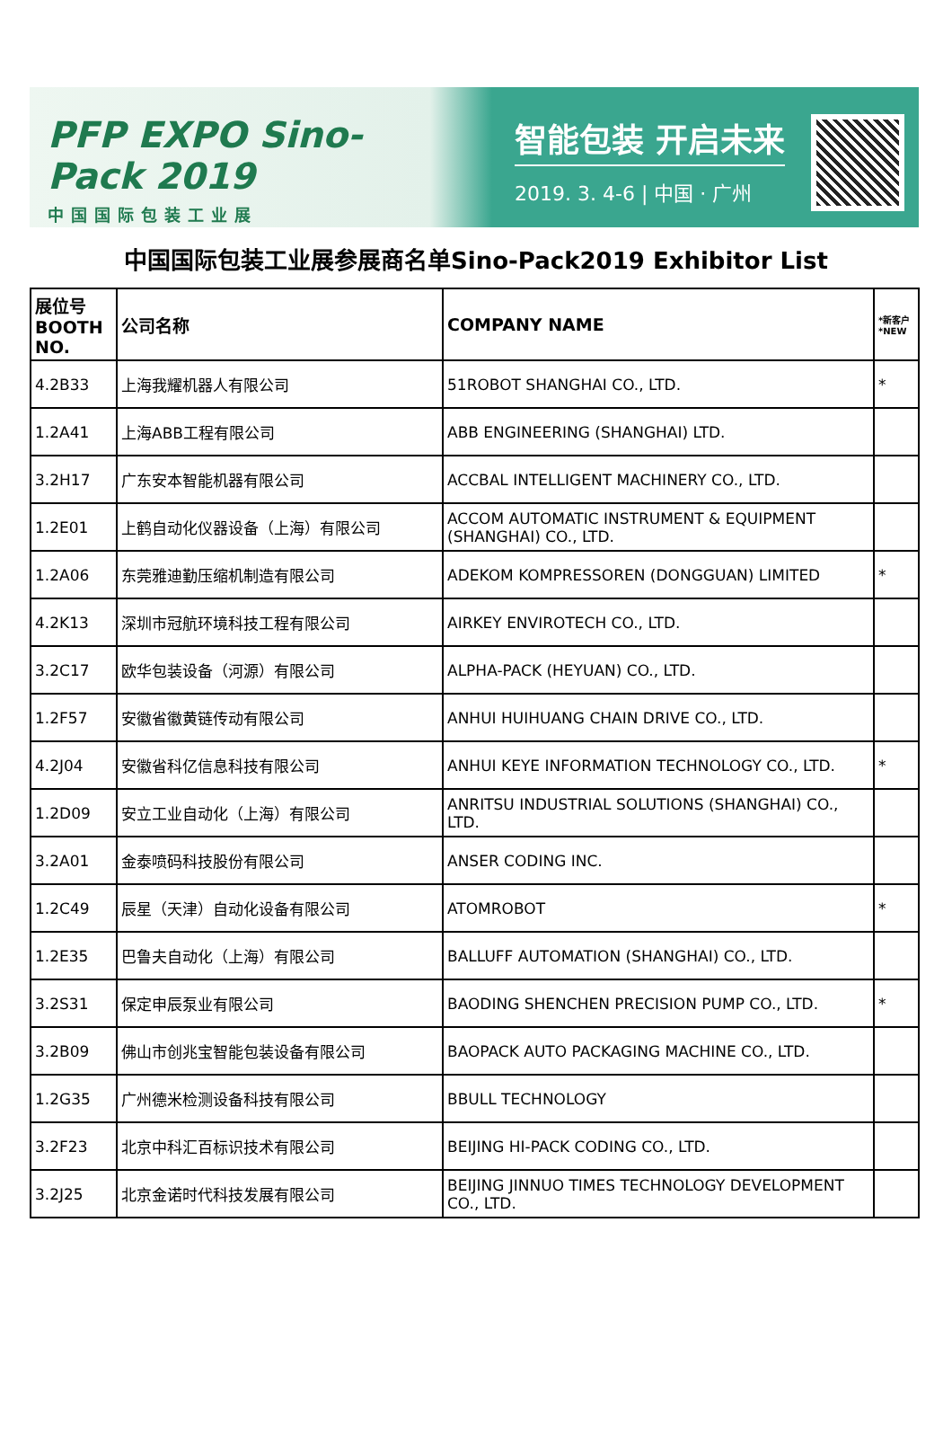PFP EXPO Sino-Pack 2019
中国国际包装工业展
智能包装 开启未来
2019. 3. 4-6 | 中国 · 广州
中国国际包装工业展参展商名单Sino-Pack2019 Exhibitor List
| 展位号 BOOTH NO. | 公司名称 | COMPANY NAME | *新客户 *NEW |
| --- | --- | --- | --- |
| 4.2B33 | 上海我耀机器人有限公司 | 51ROBOT SHANGHAI CO., LTD. | * |
| 1.2A41 | 上海ABB工程有限公司 | ABB ENGINEERING (SHANGHAI) LTD. | |
| 3.2H17 | 广东安本智能机器有限公司 | ACCBAL INTELLIGENT MACHINERY CO., LTD. | |
| 1.2E01 | 上鹤自动化仪器设备（上海）有限公司 | ACCOM AUTOMATIC INSTRUMENT & EQUIPMENT (SHANGHAI) CO., LTD. | |
| 1.2A06 | 东莞雅迪勤压缩机制造有限公司 | ADEKOM KOMPRESSOREN (DONGGUAN) LIMITED | * |
| 4.2K13 | 深圳市冠航环境科技工程有限公司 | AIRKEY ENVIROTECH CO., LTD. | |
| 3.2C17 | 欧华包装设备（河源）有限公司 | ALPHA-PACK (HEYUAN) CO., LTD. | |
| 1.2F57 | 安徽省徽黄链传动有限公司 | ANHUI HUIHUANG CHAIN DRIVE CO., LTD. | |
| 4.2J04 | 安徽省科亿信息科技有限公司 | ANHUI KEYE INFORMATION TECHNOLOGY CO., LTD. | * |
| 1.2D09 | 安立工业自动化（上海）有限公司 | ANRITSU INDUSTRIAL SOLUTIONS (SHANGHAI) CO., LTD. | |
| 3.2A01 | 金泰喷码科技股份有限公司 | ANSER CODING INC. | |
| 1.2C49 | 辰星（天津）自动化设备有限公司 | ATOMROBOT | * |
| 1.2E35 | 巴鲁夫自动化（上海）有限公司 | BALLUFF AUTOMATION (SHANGHAI) CO., LTD. | |
| 3.2S31 | 保定申辰泵业有限公司 | BAODING SHENCHEN PRECISION PUMP CO., LTD. | * |
| 3.2B09 | 佛山市创兆宝智能包装设备有限公司 | BAOPACK AUTO PACKAGING MACHINE CO., LTD. | |
| 1.2G35 | 广州德米检测设备科技有限公司 | BBULL TECHNOLOGY | |
| 3.2F23 | 北京中科汇百标识技术有限公司 | BEIJING HI-PACK CODING CO., LTD. | |
| 3.2J25 | 北京金诺时代科技发展有限公司 | BEIJING JINNUO TIMES TECHNOLOGY DEVELOPMENT CO., LTD. | |